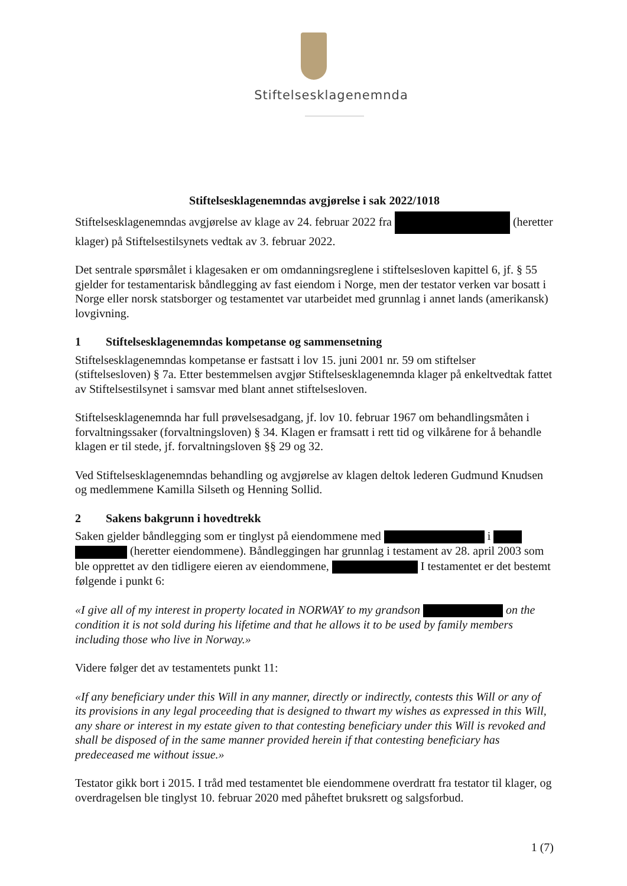Stiftelsesklagenemnda
Stiftelsesklagenemndas avgjørelse i sak 2022/1018
Stiftelsesklagenemndas avgjørelse av klage av 24. februar 2022 fra (heretter klager) på Stiftelsestilsynets vedtak av 3. februar 2022.
Det sentrale spørsmålet i klagesaken er om omdanningsreglene i stiftelsesloven kapittel 6, jf. § 55 gjelder for testamentarisk båndlegging av fast eiendom i Norge, men der testator verken var bosatt i Norge eller norsk statsborger og testamentet var utarbeidet med grunnlag i annet lands (amerikansk) lovgivning.
1 Stiftelsesklagenemndas kompetanse og sammensetning
Stiftelsesklagenemndas kompetanse er fastsatt i lov 15. juni 2001 nr. 59 om stiftelser (stiftelsesloven) § 7a. Etter bestemmelsen avgjør Stiftelsesklagenemnda klager på enkeltvedtak fattet av Stiftelsestilsynet i samsvar med blant annet stiftelsesloven.
Stiftelsesklagenemnda har full prøvelsesadgang, jf. lov 10. februar 1967 om behandlingsmåten i forvaltningssaker (forvaltningsloven) § 34. Klagen er framsatt i rett tid og vilkårene for å behandle klagen er til stede, jf. forvaltningsloven §§ 29 og 32.
Ved Stiftelsesklagenemndas behandling og avgjørelse av klagen deltok lederen Gudmund Knudsen og medlemmene Kamilla Silseth og Henning Sollid.
2 Sakens bakgrunn i hovedtrekk
Saken gjelder båndlegging som er tinglyst på eiendommene med i (heretter eiendommene). Båndleggingen har grunnlag i testament av 28. april 2003 som ble opprettet av den tidligere eieren av eiendommene, I testamentet er det bestemt følgende i punkt 6:
«I give all of my interest in property located in NORWAY to my grandson on the condition it is not sold during his lifetime and that he allows it to be used by family members including those who live in Norway.»
Videre følger det av testamentets punkt 11:
«If any beneficiary under this Will in any manner, directly or indirectly, contests this Will or any of its provisions in any legal proceeding that is designed to thwart my wishes as expressed in this Will, any share or interest in my estate given to that contesting beneficiary under this Will is revoked and shall be disposed of in the same manner provided herein if that contesting beneficiary has predeceased me without issue.»
Testator gikk bort i 2015. I tråd med testamentet ble eiendommene overdratt fra testator til klager, og overdragelsen ble tinglyst 10. februar 2020 med påheftet bruksrett og salgsforbud.
1 (7)